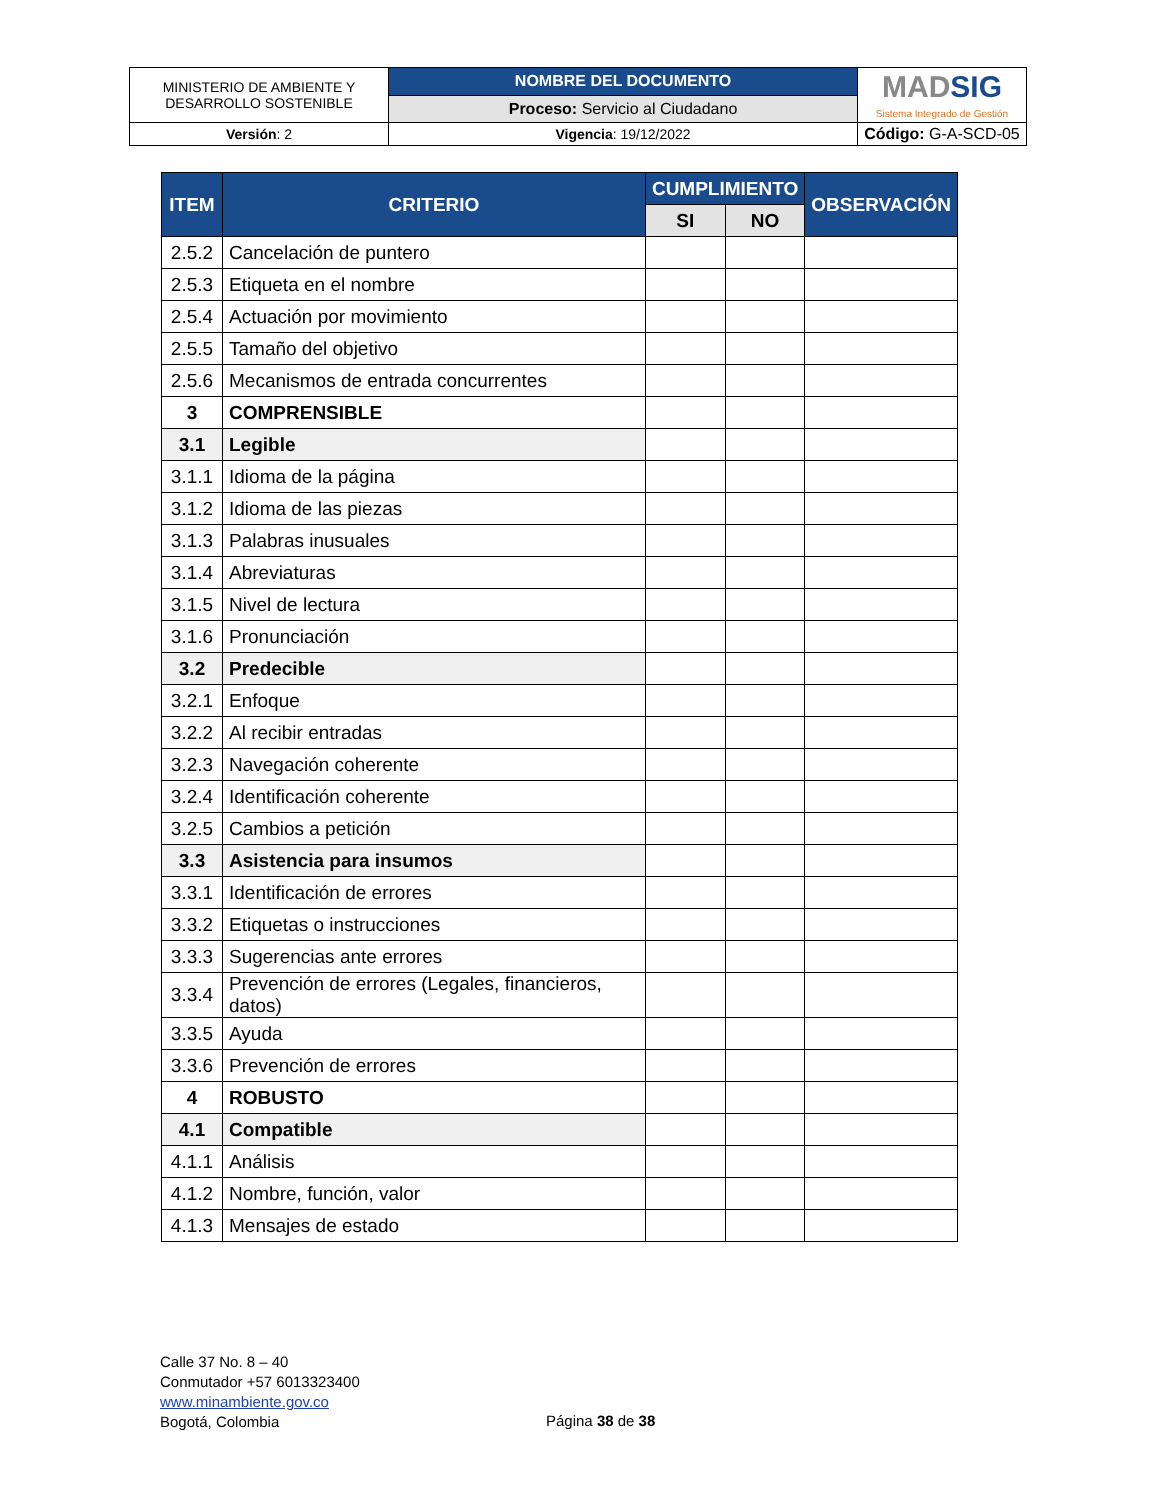| MINISTERIO DE AMBIENTE Y DESARROLLO SOSTENIBLE | NOMBRE DEL DOCUMENTO | MAD SIG Sistema Integrado de Gestión |
| | Proceso: Servicio al Ciudadano | |
| Versión : 2 | Vigencia : 19/12/2022 | Código: G-A-SCD-05 |
| ITEM | CRITERIO | CUMPLIMIENTO | | OBSERVACIÓN |
| --- | --- | --- | --- | --- |
| | | SI | NO | |
| 2.5.2 | Cancelación de puntero | | | |
| 2.5.3 | Etiqueta en el nombre | | | |
| 2.5.4 | Actuación por movimiento | | | |
| 2.5.5 | Tamaño del objetivo | | | |
| 2.5.6 | Mecanismos de entrada concurrentes | | | |
| 3 | COMPRENSIBLE | | | |
| 3.1 | Legible | | | |
| 3.1.1 | Idioma de la página | | | |
| 3.1.2 | Idioma de las piezas | | | |
| 3.1.3 | Palabras inusuales | | | |
| 3.1.4 | Abreviaturas | | | |
| 3.1.5 | Nivel de lectura | | | |
| 3.1.6 | Pronunciación | | | |
| 3.2 | Predecible | | | |
| 3.2.1 | Enfoque | | | |
| 3.2.2 | Al recibir entradas | | | |
| 3.2.3 | Navegación coherente | | | |
| 3.2.4 | Identificación coherente | | | |
| 3.2.5 | Cambios a petición | | | |
| 3.3 | Asistencia para insumos | | | |
| 3.3.1 | Identificación de errores | | | |
| 3.3.2 | Etiquetas o instrucciones | | | |
| 3.3.3 | Sugerencias ante errores | | | |
| 3.3.4 | Prevención de errores (Legales, financieros, datos) | | | |
| 3.3.5 | Ayuda | | | |
| 3.3.6 | Prevención de errores | | | |
| 4 | ROBUSTO | | | |
| 4.1 | Compatible | | | |
| 4.1.1 | Análisis | | | |
| 4.1.2 | Nombre, función, valor | | | |
| 4.1.3 | Mensajes de estado | | | |
Calle 37 No. 8 – 40
Conmutador +57 6013323400
www.minambiente.gov.co
Bogotá, Colombia
Página 38 de 38